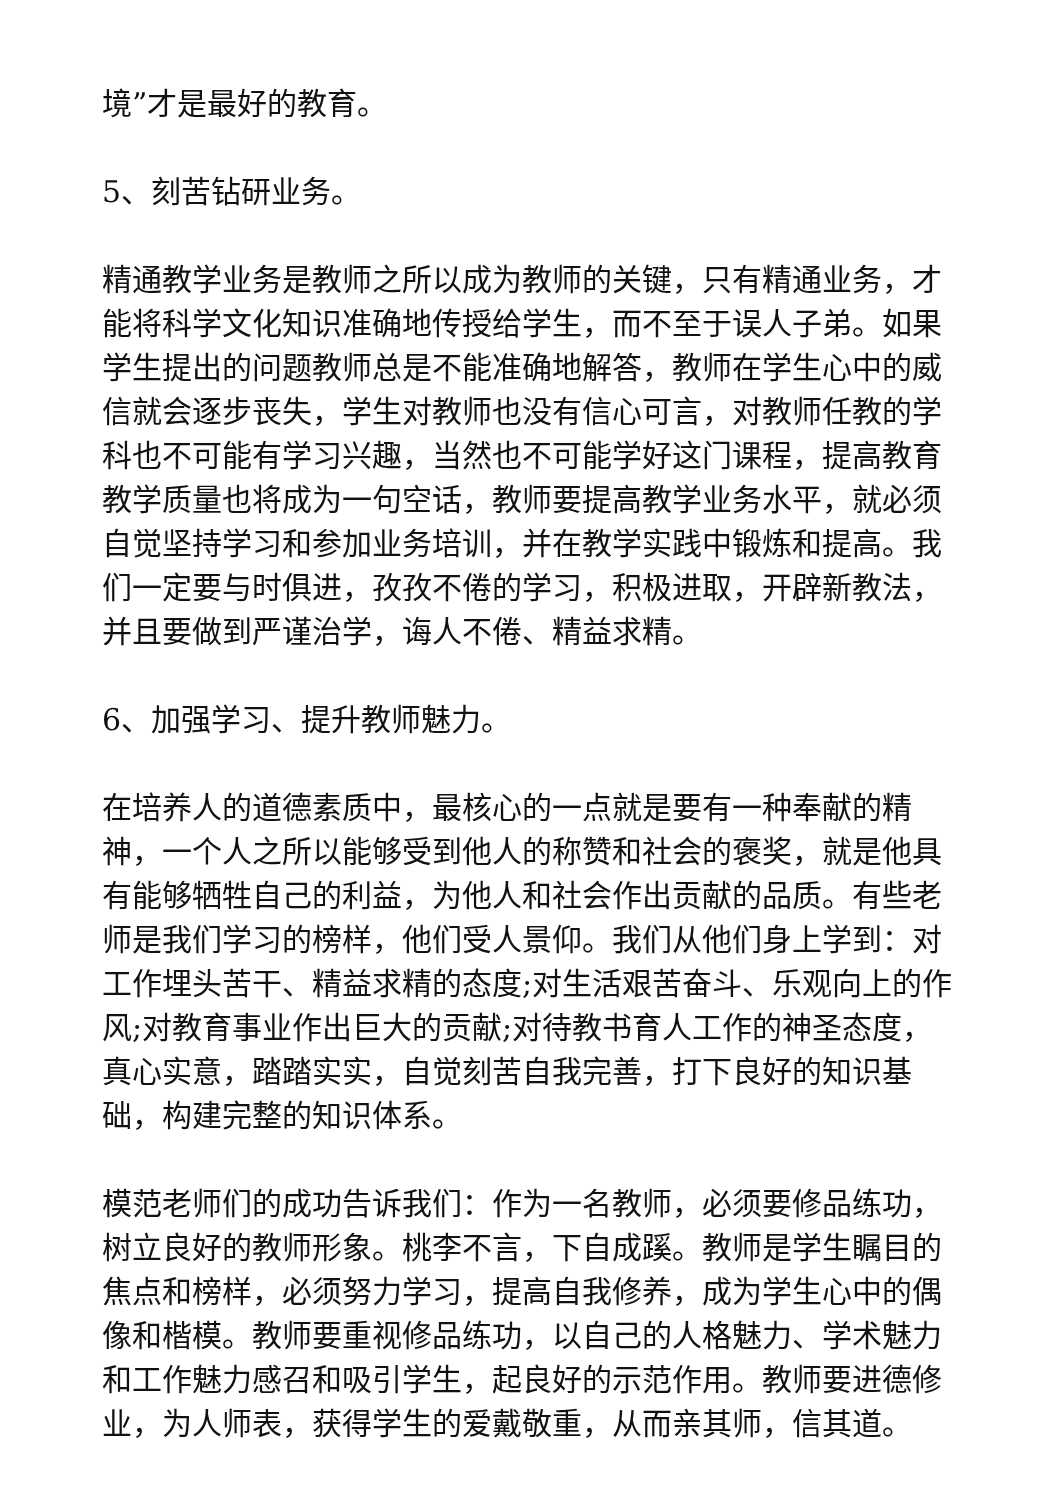境”才是最好的教育。
5、刻苦钻研业务。
精通教学业务是教师之所以成为教师的关键，只有精通业务，才能将科学文化知识准确地传授给学生，而不至于误人子弟。如果学生提出的问题教师总是不能准确地解答，教师在学生心中的威信就会逐步丧失，学生对教师也没有信心可言，对教师任教的学科也不可能有学习兴趣，当然也不可能学好这门课程，提高教育教学质量也将成为一句空话，教师要提高教学业务水平，就必须自觉坚持学习和参加业务培训，并在教学实践中锻炼和提高。我们一定要与时俱进，孜孜不倦的学习，积极进取，开辟新教法，并且要做到严谨治学，诲人不倦、精益求精。
6、加强学习、提升教师魅力。
在培养人的道德素质中，最核心的一点就是要有一种奉献的精神，一个人之所以能够受到他人的称赞和社会的褒奖，就是他具有能够牺牲自己的利益，为他人和社会作出贡献的品质。有些老师是我们学习的榜样，他们受人景仰。我们从他们身上学到：对工作埋头苦干、精益求精的态度;对生活艰苦奋斗、乐观向上的作风;对教育事业作出巨大的贡献;对待教书育人工作的神圣态度，真心实意，踏踏实实，自觉刻苦自我完善，打下良好的知识基础，构建完整的知识体系。
模范老师们的成功告诉我们：作为一名教师，必须要修品练功，树立良好的教师形象。桃李不言，下自成蹊。教师是学生瞩目的焦点和榜样，必须努力学习，提高自我修养，成为学生心中的偶像和楷模。教师要重视修品练功，以自己的人格魅力、学术魅力和工作魅力感召和吸引学生，起良好的示范作用。教师要进德修业，为人师表，获得学生的爱戴敬重，从而亲其师，信其道。